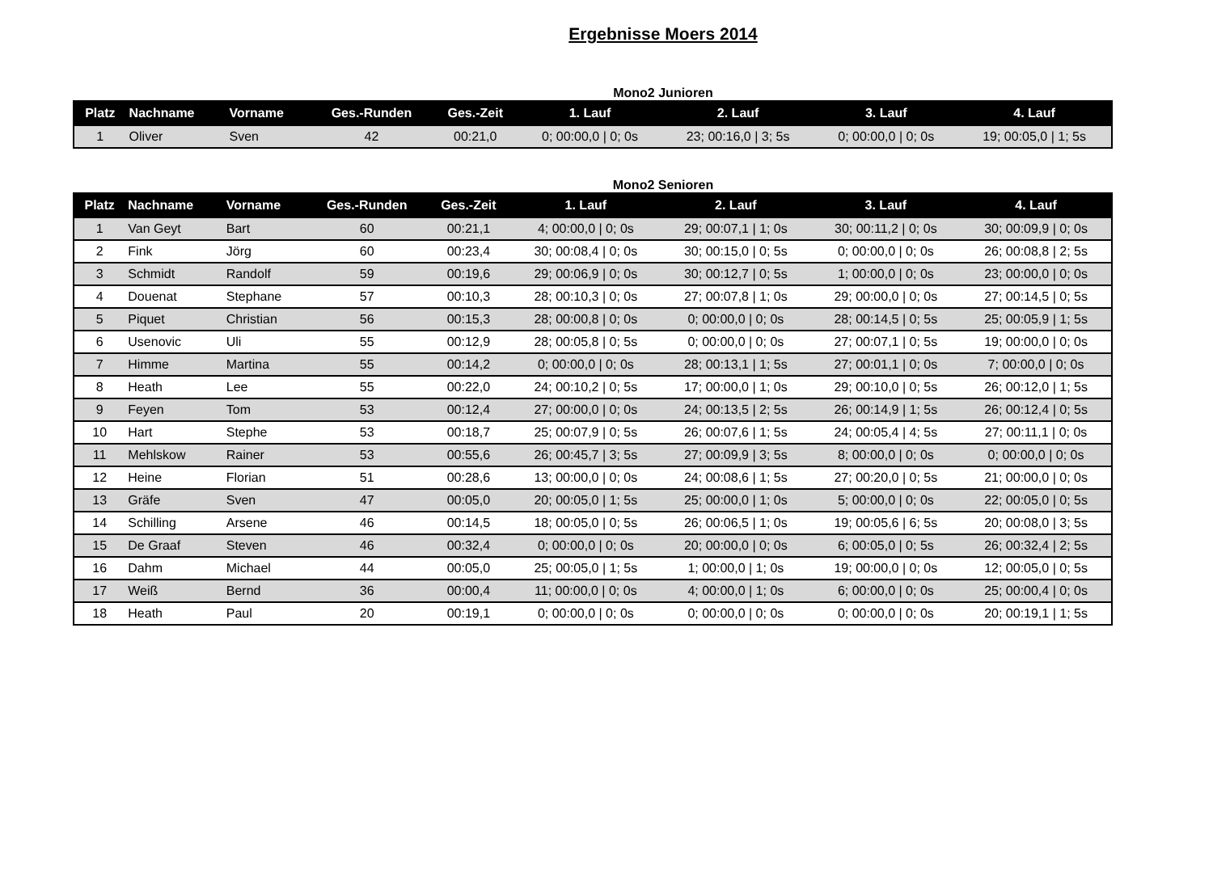Ergebnisse Moers 2014
Mono2 Junioren
| Platz | Nachname | Vorname | Ges.-Runden | Ges.-Zeit | 1. Lauf | 2. Lauf | 3. Lauf | 4. Lauf |
| --- | --- | --- | --- | --- | --- | --- | --- | --- |
| 1 | Oliver | Sven | 42 | 00:21,0 | 0; 00:00,0 / 0; 0s | 23; 00:16,0 / 3; 5s | 0; 00:00,0 / 0; 0s | 19; 00:05,0 / 1; 5s |
Mono2 Senioren
| Platz | Nachname | Vorname | Ges.-Runden | Ges.-Zeit | 1. Lauf | 2. Lauf | 3. Lauf | 4. Lauf |
| --- | --- | --- | --- | --- | --- | --- | --- | --- |
| 1 | Van Geyt | Bart | 60 | 00:21,1 | 4; 00:00,0 / 0; 0s | 29; 00:07,1 / 1; 0s | 30; 00:11,2 / 0; 0s | 30; 00:09,9 / 0; 0s |
| 2 | Fink | Jörg | 60 | 00:23,4 | 30; 00:08,4 / 0; 0s | 30; 00:15,0 / 0; 5s | 0; 00:00,0 / 0; 0s | 26; 00:08,8 / 2; 5s |
| 3 | Schmidt | Randolf | 59 | 00:19,6 | 29; 00:06,9 / 0; 0s | 30; 00:12,7 / 0; 5s | 1; 00:00,0 / 0; 0s | 23; 00:00,0 / 0; 0s |
| 4 | Douenat | Stephane | 57 | 00:10,3 | 28; 00:10,3 / 0; 0s | 27; 00:07,8 / 1; 0s | 29; 00:00,0 / 0; 0s | 27; 00:14,5 / 0; 5s |
| 5 | Piquet | Christian | 56 | 00:15,3 | 28; 00:00,8 / 0; 0s | 0; 00:00,0 / 0; 0s | 28; 00:14,5 / 0; 5s | 25; 00:05,9 / 1; 5s |
| 6 | Usenovic | Uli | 55 | 00:12,9 | 28; 00:05,8 / 0; 5s | 0; 00:00,0 / 0; 0s | 27; 00:07,1 / 0; 5s | 19; 00:00,0 / 0; 0s |
| 7 | Himme | Martina | 55 | 00:14,2 | 0; 00:00,0 / 0; 0s | 28; 00:13,1 / 1; 5s | 27; 00:01,1 / 0; 0s | 7; 00:00,0 / 0; 0s |
| 8 | Heath | Lee | 55 | 00:22,0 | 24; 00:10,2 / 0; 5s | 17; 00:00,0 / 1; 0s | 29; 00:10,0 / 0; 5s | 26; 00:12,0 / 1; 5s |
| 9 | Feyen | Tom | 53 | 00:12,4 | 27; 00:00,0 / 0; 0s | 24; 00:13,5 / 2; 5s | 26; 00:14,9 / 1; 5s | 26; 00:12,4 / 0; 5s |
| 10 | Hart | Stephe | 53 | 00:18,7 | 25; 00:07,9 / 0; 5s | 26; 00:07,6 / 1; 5s | 24; 00:05,4 / 4; 5s | 27; 00:11,1 / 0; 0s |
| 11 | Mehlskow | Rainer | 53 | 00:55,6 | 26; 00:45,7 / 3; 5s | 27; 00:09,9 / 3; 5s | 8; 00:00,0 / 0; 0s | 0; 00:00,0 / 0; 0s |
| 12 | Heine | Florian | 51 | 00:28,6 | 13; 00:00,0 / 0; 0s | 24; 00:08,6 / 1; 5s | 27; 00:20,0 / 0; 5s | 21; 00:00,0 / 0; 0s |
| 13 | Gräfe | Sven | 47 | 00:05,0 | 20; 00:05,0 / 1; 5s | 25; 00:00,0 / 1; 0s | 5; 00:00,0 / 0; 0s | 22; 00:05,0 / 0; 5s |
| 14 | Schilling | Arsene | 46 | 00:14,5 | 18; 00:05,0 / 0; 5s | 26; 00:06,5 / 1; 0s | 19; 00:05,6 / 6; 5s | 20; 00:08,0 / 3; 5s |
| 15 | De Graaf | Steven | 46 | 00:32,4 | 0; 00:00,0 / 0; 0s | 20; 00:00,0 / 0; 0s | 6; 00:05,0 / 0; 5s | 26; 00:32,4 / 2; 5s |
| 16 | Dahm | Michael | 44 | 00:05,0 | 25; 00:05,0 / 1; 5s | 1; 00:00,0 / 1; 0s | 19; 00:00,0 / 0; 0s | 12; 00:05,0 / 0; 5s |
| 17 | Weiß | Bernd | 36 | 00:00,4 | 11; 00:00,0 / 0; 0s | 4; 00:00,0 / 1; 0s | 6; 00:00,0 / 0; 0s | 25; 00:00,4 / 0; 0s |
| 18 | Heath | Paul | 20 | 00:19,1 | 0; 00:00,0 / 0; 0s | 0; 00:00,0 / 0; 0s | 0; 00:00,0 / 0; 0s | 20; 00:19,1 / 1; 5s |